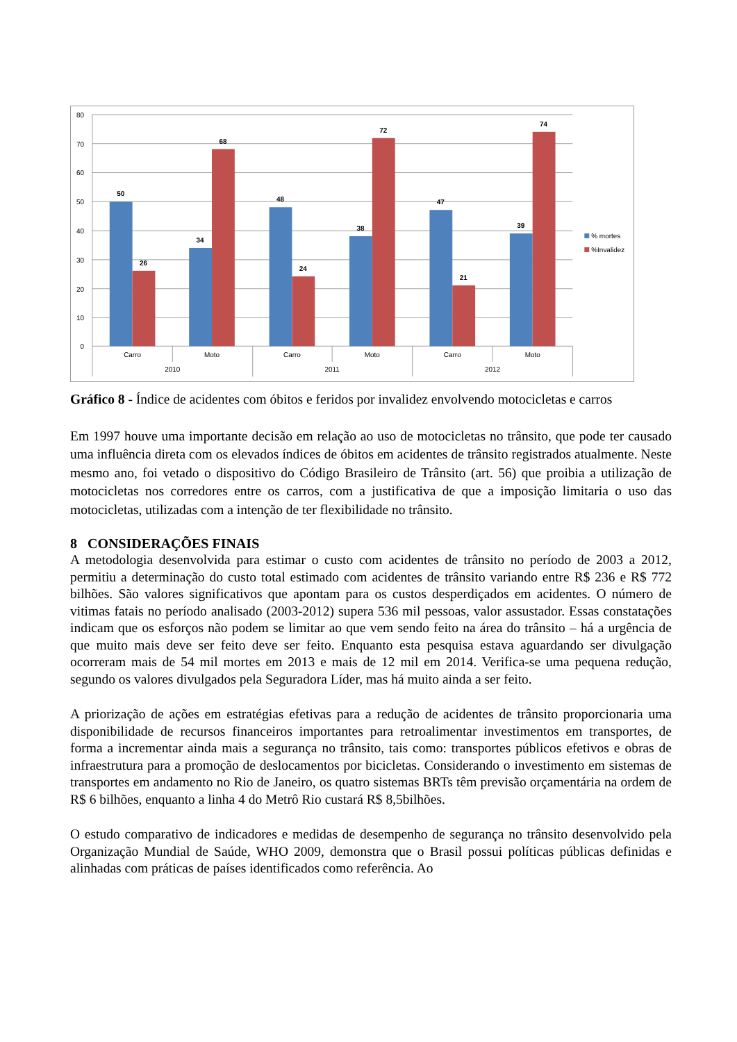80
70
60
50
40
30
20
10
0
50
26
34
68
48
24
38
72
47
21
39
74
Carro
Moto
Carro
Moto
Carro
Moto
2010
2011
2012
% mortes
%Invalidez
Gráfico 8 - Índice de acidentes com óbitos e feridos por invalidez envolvendo motocicletas e carros
Em 1997 houve uma importante decisão em relação ao uso de motocicletas no trânsito, que pode ter causado uma influência direta com os elevados índices de óbitos em acidentes de trânsito registrados atualmente. Neste mesmo ano, foi vetado o dispositivo do Código Brasileiro de Trânsito (art. 56) que proibia a utilização de motocicletas nos corredores entre os carros, com a justificativa de que a imposição limitaria o uso das motocicletas, utilizadas com a intenção de ter flexibilidade no trânsito.
8 CONSIDERAÇÕES FINAIS
A metodologia desenvolvida para estimar o custo com acidentes de trânsito no período de 2003 a 2012, permitiu a determinação do custo total estimado com acidentes de trânsito variando entre R$ 236 e R$ 772 bilhões. São valores significativos que apontam para os custos desperdiçados em acidentes. O número de vitimas fatais no período analisado (2003-2012) supera 536 mil pessoas, valor assustador. Essas constatações indicam que os esforços não podem se limitar ao que vem sendo feito na área do trânsito – há a urgência de que muito mais deve ser feito deve ser feito. Enquanto esta pesquisa estava aguardando ser divulgação ocorreram mais de 54 mil mortes em 2013 e mais de 12 mil em 2014. Verifica-se uma pequena redução, segundo os valores divulgados pela Seguradora Líder, mas há muito ainda a ser feito.
A priorização de ações em estratégias efetivas para a redução de acidentes de trânsito proporcionaria uma disponibilidade de recursos financeiros importantes para retroalimentar investimentos em transportes, de forma a incrementar ainda mais a segurança no trânsito, tais como: transportes públicos efetivos e obras de infraestrutura para a promoção de deslocamentos por bicicletas. Considerando o investimento em sistemas de transportes em andamento no Rio de Janeiro, os quatro sistemas BRTs têm previsão orçamentária na ordem de R$ 6 bilhões, enquanto a linha 4 do Metrô Rio custará R$ 8,5bilhões.
O estudo comparativo de indicadores e medidas de desempenho de segurança no trânsito desenvolvido pela Organização Mundial de Saúde, WHO 2009, demonstra que o Brasil possui políticas públicas definidas e alinhadas com práticas de países identificados como referência. Ao